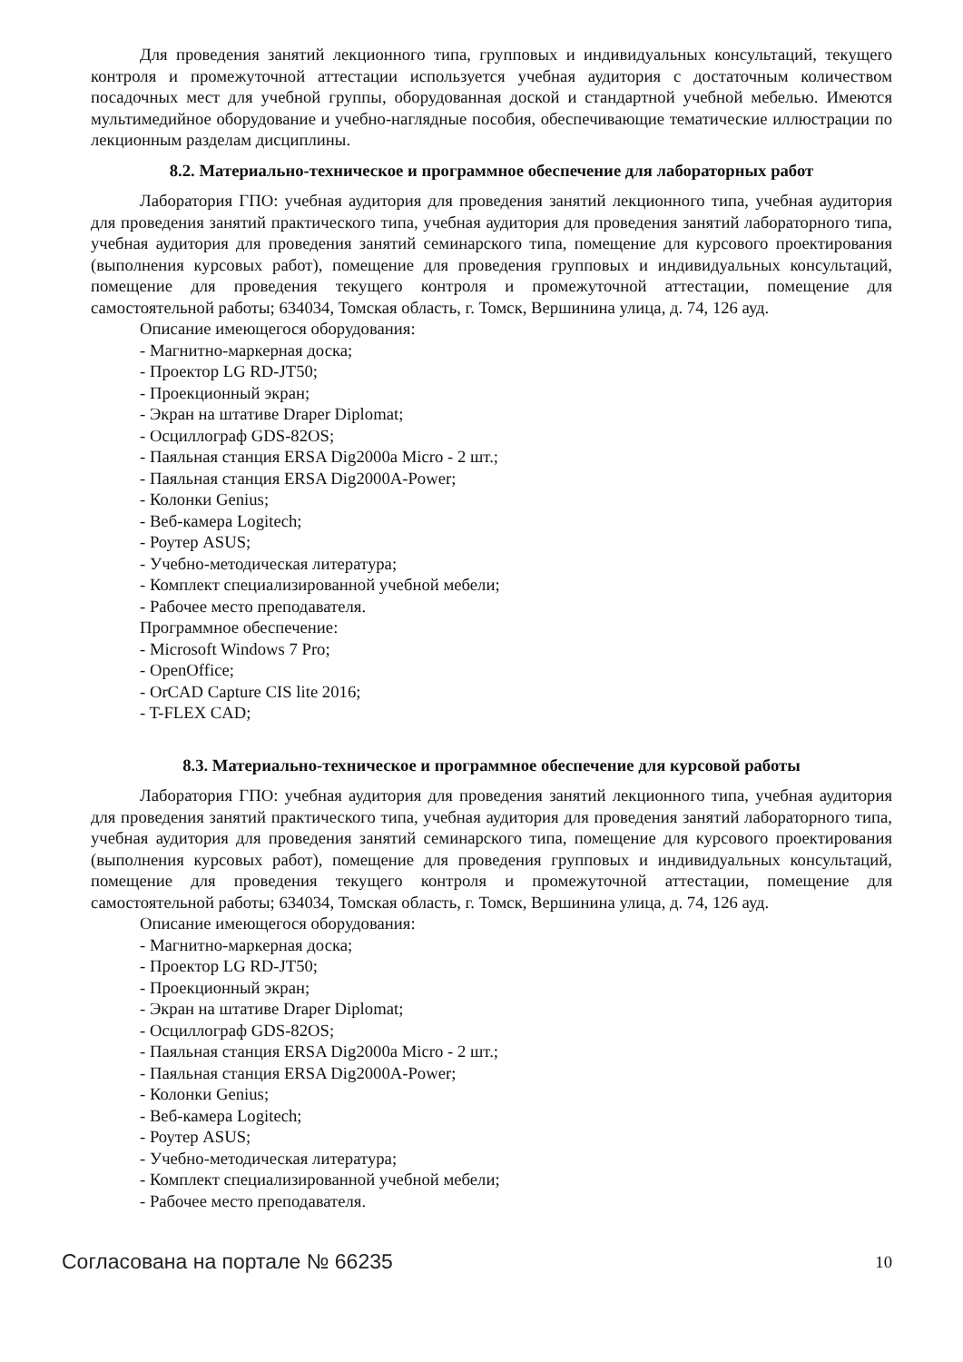Для проведения занятий лекционного типа, групповых и индивидуальных консультаций, текущего контроля и промежуточной аттестации используется учебная аудитория с достаточным количеством посадочных мест для учебной группы, оборудованная доской и стандартной учебной мебелью. Имеются мультимедийное оборудование и учебно-наглядные пособия, обеспечивающие тематические иллюстрации по лекционным разделам дисциплины.
8.2. Материально-техническое и программное обеспечение для лабораторных работ
Лаборатория ГПО: учебная аудитория для проведения занятий лекционного типа, учебная аудитория для проведения занятий практического типа, учебная аудитория для проведения занятий лабораторного типа, учебная аудитория для проведения занятий семинарского типа, помещение для курсового проектирования (выполнения курсовых работ), помещение для проведения групповых и индивидуальных консультаций, помещение для проведения текущего контроля и промежуточной аттестации, помещение для самостоятельной работы; 634034, Томская область, г. Томск, Вершинина улица, д. 74, 126 ауд.
Описание имеющегося оборудования:
- Магнитно-маркерная доска;
- Проектор LG RD-JT50;
- Проекционный экран;
- Экран на штативе Draper Diplomat;
- Осциллограф GDS-82OS;
- Паяльная станция ERSA Dig2000a Micro - 2 шт.;
- Паяльная станция ERSA Dig2000A-Power;
- Колонки Genius;
- Веб-камера Logitech;
- Роутер ASUS;
- Учебно-методическая литература;
- Комплект специализированной учебной мебели;
- Рабочее место преподавателя.
Программное обеспечение:
- Microsoft Windows 7 Pro;
- OpenOffice;
- OrCAD Capture CIS lite 2016;
- T-FLEX CAD;
8.3. Материально-техническое и программное обеспечение для курсовой работы
Лаборатория ГПО: учебная аудитория для проведения занятий лекционного типа, учебная аудитория для проведения занятий практического типа, учебная аудитория для проведения занятий лабораторного типа, учебная аудитория для проведения занятий семинарского типа, помещение для курсового проектирования (выполнения курсовых работ), помещение для проведения групповых и индивидуальных консультаций, помещение для проведения текущего контроля и промежуточной аттестации, помещение для самостоятельной работы; 634034, Томская область, г. Томск, Вершинина улица, д. 74, 126 ауд.
Описание имеющегося оборудования:
- Магнитно-маркерная доска;
- Проектор LG RD-JT50;
- Проекционный экран;
- Экран на штативе Draper Diplomat;
- Осциллограф GDS-82OS;
- Паяльная станция ERSA Dig2000a Micro - 2 шт.;
- Паяльная станция ERSA Dig2000A-Power;
- Колонки Genius;
- Веб-камера Logitech;
- Роутер ASUS;
- Учебно-методическая литература;
- Комплект специализированной учебной мебели;
- Рабочее место преподавателя.
Согласована на портале № 66235 10